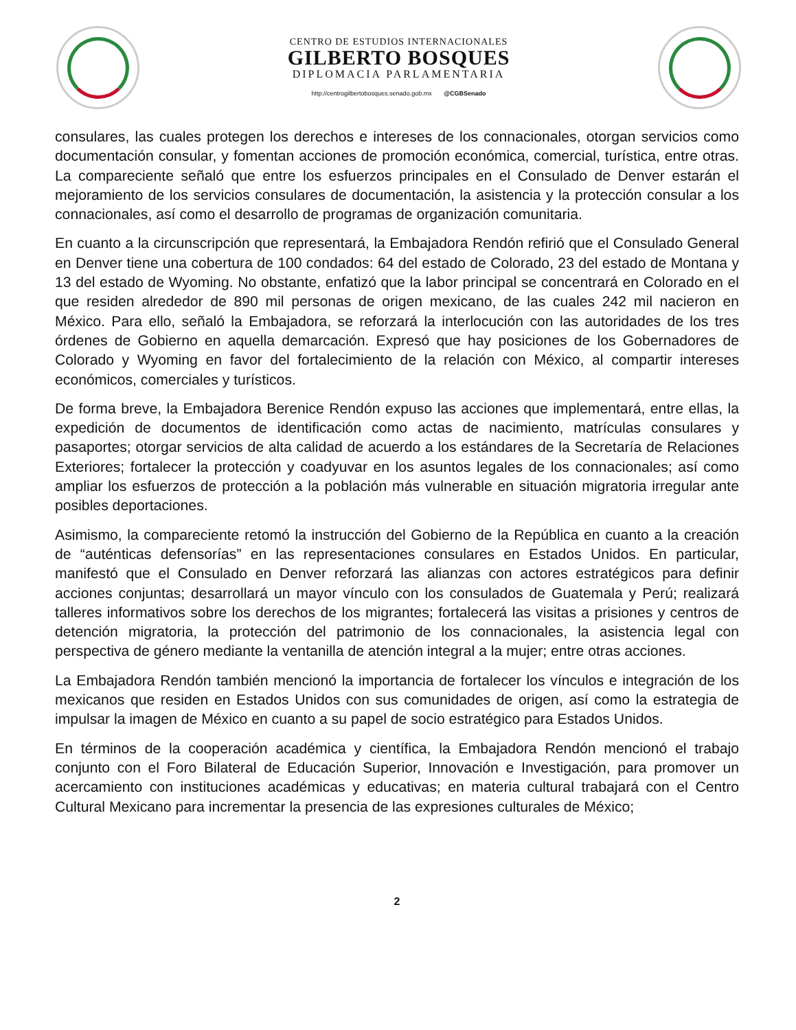CENTRO DE ESTUDIOS INTERNACIONALES
GILBERTO BOSQUES
DIPLOMACIA PARLAMENTARIA
http://centrogilbertobosques.senado.gob.mx @CGBSenado
consulares, las cuales protegen los derechos e intereses de los connacionales, otorgan servicios como documentación consular, y fomentan acciones de promoción económica, comercial, turística, entre otras. La compareciente señaló que entre los esfuerzos principales en el Consulado de Denver estarán el mejoramiento de los servicios consulares de documentación, la asistencia y la protección consular a los connacionales, así como el desarrollo de programas de organización comunitaria.
En cuanto a la circunscripción que representará, la Embajadora Rendón refirió que el Consulado General en Denver tiene una cobertura de 100 condados: 64 del estado de Colorado, 23 del estado de Montana y 13 del estado de Wyoming. No obstante, enfatizó que la labor principal se concentrará en Colorado en el que residen alrededor de 890 mil personas de origen mexicano, de las cuales 242 mil nacieron en México. Para ello, señaló la Embajadora, se reforzará la interlocución con las autoridades de los tres órdenes de Gobierno en aquella demarcación. Expresó que hay posiciones de los Gobernadores de Colorado y Wyoming en favor del fortalecimiento de la relación con México, al compartir intereses económicos, comerciales y turísticos.
De forma breve, la Embajadora Berenice Rendón expuso las acciones que implementará, entre ellas, la expedición de documentos de identificación como actas de nacimiento, matrículas consulares y pasaportes; otorgar servicios de alta calidad de acuerdo a los estándares de la Secretaría de Relaciones Exteriores; fortalecer la protección y coadyuvar en los asuntos legales de los connacionales; así como ampliar los esfuerzos de protección a la población más vulnerable en situación migratoria irregular ante posibles deportaciones.
Asimismo, la compareciente retomó la instrucción del Gobierno de la República en cuanto a la creación de “auténticas defensorías” en las representaciones consulares en Estados Unidos. En particular, manifestó que el Consulado en Denver reforzará las alianzas con actores estratégicos para definir acciones conjuntas; desarrollará un mayor vínculo con los consulados de Guatemala y Perú; realizará talleres informativos sobre los derechos de los migrantes; fortalecerá las visitas a prisiones y centros de detención migratoria, la protección del patrimonio de los connacionales, la asistencia legal con perspectiva de género mediante la ventanilla de atención integral a la mujer; entre otras acciones.
La Embajadora Rendón también mencionó la importancia de fortalecer los vínculos e integración de los mexicanos que residen en Estados Unidos con sus comunidades de origen, así como la estrategia de impulsar la imagen de México en cuanto a su papel de socio estratégico para Estados Unidos.
En términos de la cooperación académica y científica, la Embajadora Rendón mencionó el trabajo conjunto con el Foro Bilateral de Educación Superior, Innovación e Investigación, para promover un acercamiento con instituciones académicas y educativas; en materia cultural trabajará con el Centro Cultural Mexicano para incrementar la presencia de las expresiones culturales de México;
2